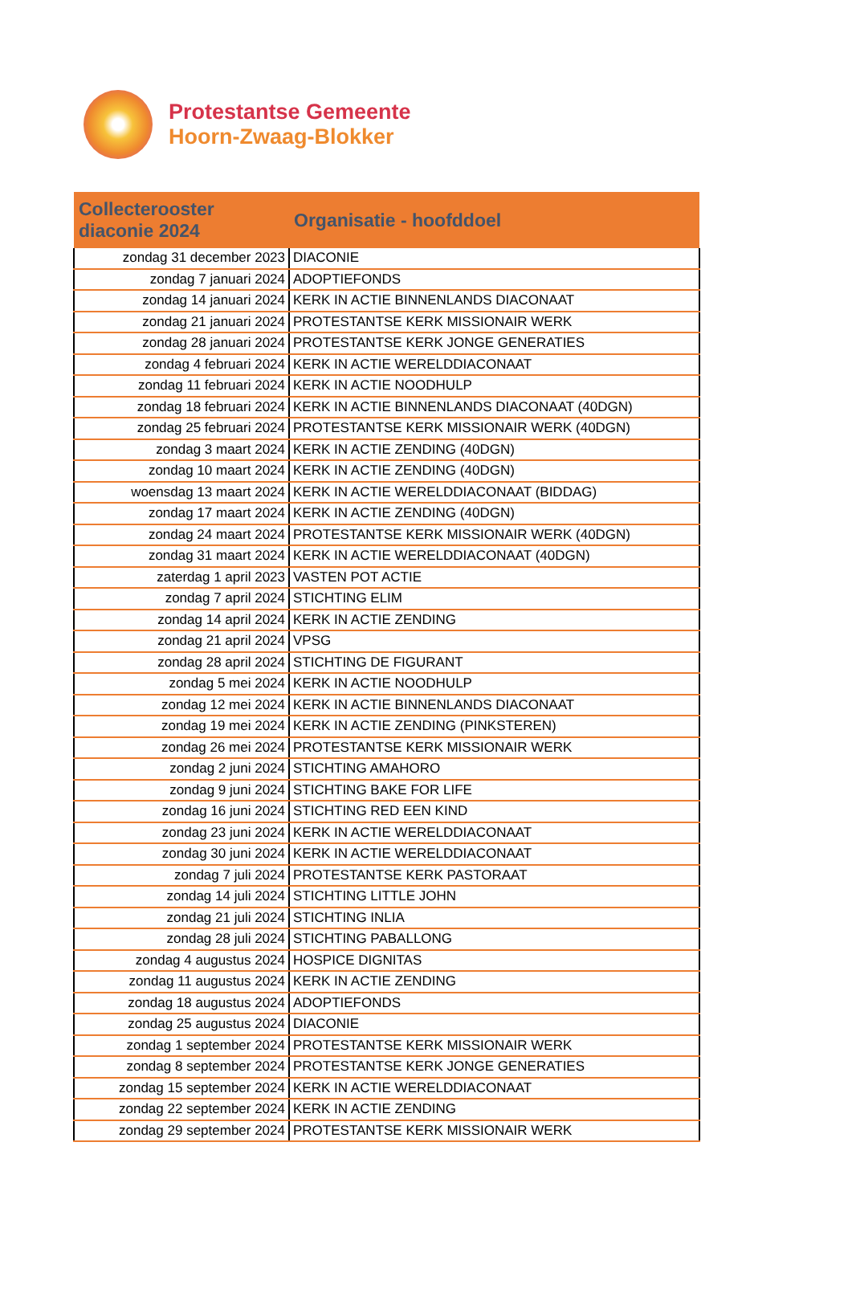Protestantse Gemeente
Hoorn-Zwaag-Blokker
| Collecterooster diaconie 2024 | Organisatie - hoofddoel |
| --- | --- |
| zondag 31 december 2023 | DIACONIE |
| zondag 7 januari 2024 | ADOPTIEFONDS |
| zondag 14 januari 2024 | KERK IN ACTIE BINNENLANDS DIACONAAT |
| zondag 21 januari 2024 | PROTESTANTSE KERK MISSIONAIR WERK |
| zondag 28 januari 2024 | PROTESTANTSE KERK JONGE GENERATIES |
| zondag 4 februari 2024 | KERK IN ACTIE WERELDDIACONAAT |
| zondag 11 februari 2024 | KERK IN ACTIE NOODHULP |
| zondag 18 februari 2024 | KERK IN ACTIE BINNENLANDS DIACONAAT (40DGN) |
| zondag 25 februari 2024 | PROTESTANTSE KERK MISSIONAIR WERK (40DGN) |
| zondag 3 maart 2024 | KERK IN ACTIE ZENDING (40DGN) |
| zondag 10 maart 2024 | KERK IN ACTIE ZENDING (40DGN) |
| woensdag 13 maart 2024 | KERK IN ACTIE WERELDDIACONAAT (BIDDAG) |
| zondag 17 maart 2024 | KERK IN ACTIE ZENDING (40DGN) |
| zondag 24 maart 2024 | PROTESTANTSE KERK MISSIONAIR WERK (40DGN) |
| zondag 31 maart 2024 | KERK IN ACTIE WERELDDIACONAAT (40DGN) |
| zaterdag 1 april 2023 | VASTEN POT ACTIE |
| zondag 7 april 2024 | STICHTING ELIM |
| zondag 14 april 2024 | KERK IN ACTIE ZENDING |
| zondag 21 april 2024 | VPSG |
| zondag 28 april 2024 | STICHTING DE FIGURANT |
| zondag 5 mei 2024 | KERK IN ACTIE NOODHULP |
| zondag 12 mei 2024 | KERK IN ACTIE BINNENLANDS DIACONAAT |
| zondag 19 mei 2024 | KERK IN ACTIE ZENDING (PINKSTEREN) |
| zondag 26 mei 2024 | PROTESTANTSE KERK MISSIONAIR WERK |
| zondag 2 juni 2024 | STICHTING AMAHORO |
| zondag 9 juni 2024 | STICHTING BAKE FOR LIFE |
| zondag 16 juni 2024 | STICHTING RED EEN KIND |
| zondag 23 juni 2024 | KERK IN ACTIE WERELDDIACONAAT |
| zondag 30 juni 2024 | KERK IN ACTIE WERELDDIACONAAT |
| zondag 7 juli 2024 | PROTESTANTSE KERK PASTORAAT |
| zondag 14 juli 2024 | STICHTING LITTLE JOHN |
| zondag 21 juli 2024 | STICHTING INLIA |
| zondag 28 juli 2024 | STICHTING PABALLONG |
| zondag 4 augustus 2024 | HOSPICE DIGNITAS |
| zondag 11 augustus 2024 | KERK IN ACTIE ZENDING |
| zondag 18 augustus 2024 | ADOPTIEFONDS |
| zondag 25 augustus 2024 | DIACONIE |
| zondag 1 september 2024 | PROTESTANTSE KERK MISSIONAIR WERK |
| zondag 8 september 2024 | PROTESTANTSE KERK JONGE GENERATIES |
| zondag 15 september 2024 | KERK IN ACTIE WERELDDIACONAAT |
| zondag 22 september 2024 | KERK IN ACTIE ZENDING |
| zondag 29 september 2024 | PROTESTANTSE KERK MISSIONAIR WERK |